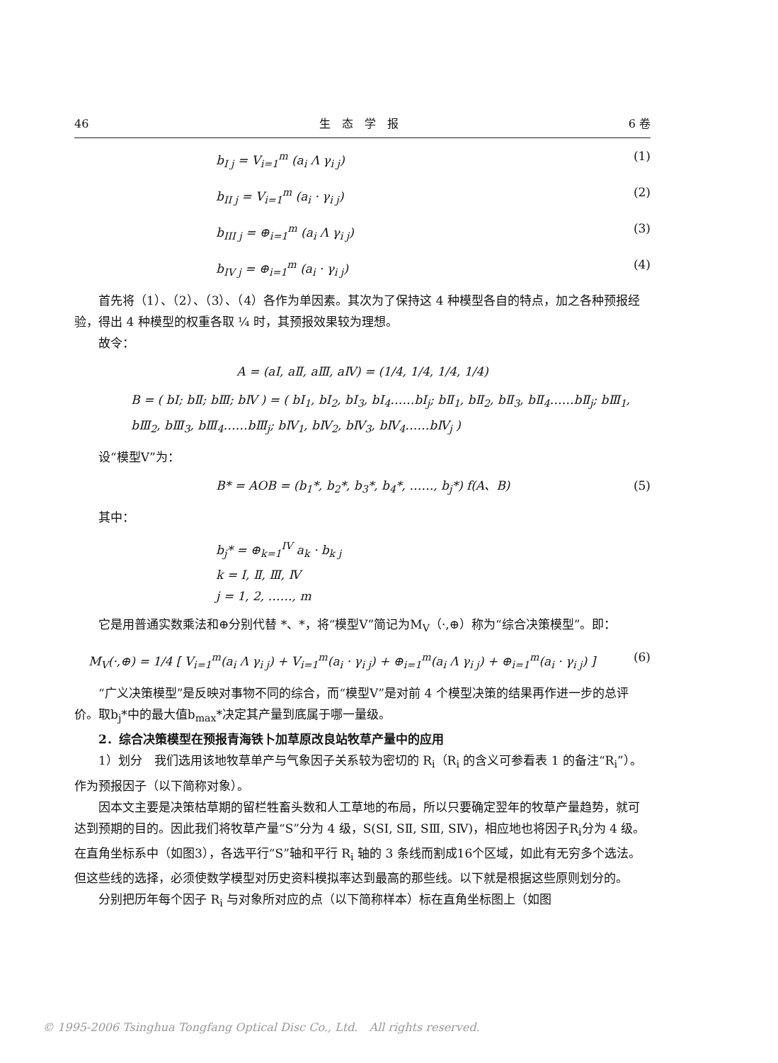46 生　态　学　报 6 卷
b<sub>I j</sub> = V<sub>i=1</sub><sup>m</sup> (a<sub>i</sub> Λ γ<sub>i j</sub>) (1)
b<sub>II j</sub> = V<sub>i=1</sub><sup>m</sup> (a<sub>i</sub> · γ<sub>i j</sub>) (2)
b<sub>III j</sub> = ⊕<sub>i=1</sub><sup>m</sup> (a<sub>i</sub> Λ γ<sub>i j</sub>) (3)
b<sub>IV j</sub> = ⊕<sub>i=1</sub><sup>m</sup> (a<sub>i</sub> · γ<sub>i j</sub>) (4)
首先将（1）、（2）、（3）、（4）各作为单因素。其次为了保持这 4 种模型各自的特点，加之各种预报经验，得出 4 种模型的权重各取 ¼ 时，其预报效果较为理想。
故令：
A = (aⅠ, aⅡ, aⅢ, aⅣ) = (1/4, 1/4, 1/4, 1/4)
B = ( bⅠ; bⅡ; bⅢ; bⅣ ) = ( bⅠ<sub>1</sub>, bⅠ<sub>2</sub>, bⅠ<sub>3</sub>, bⅠ<sub>4</sub>……bⅠ<sub>j</sub>; bⅡ<sub>1</sub>, bⅡ<sub>2</sub>, bⅡ<sub>3</sub>, bⅡ<sub>4</sub>……bⅡ<sub>j</sub>; bⅢ<sub>1</sub>, bⅢ<sub>2</sub>, bⅢ<sub>3</sub>, bⅢ<sub>4</sub>……bⅢ<sub>j</sub>; bⅣ<sub>1</sub>, bⅣ<sub>2</sub>, bⅣ<sub>3</sub>, bⅣ<sub>4</sub>……bⅣ<sub>j</sub> )
设“模型Ⅴ”为：
B* = AOB = (b<sub>1</sub>*, b<sub>2</sub>*, b<sub>3</sub>*, b<sub>4</sub>*, ……, b<sub>j</sub>*) f(A、B) (5)
其中：
b<sub>j</sub>* = ⊕<sub>k=1</sub><sup>IV</sup> a<sub>k</sub> · b<sub>k j</sub>
k = Ⅰ, Ⅱ, Ⅲ, Ⅳ
j = 1, 2, ……, m
它是用普通实数乘法和⊕分别代替 *、*，将“模型Ⅴ”简记为M<sub>Ⅴ</sub>（·,⊕）称为“综合决策模型”。即：
M<sub>Ⅴ</sub>(·,⊕) = 1/4 [ V<sub>i=1</sub><sup>m</sup>(a<sub>i</sub> Λ γ<sub>i j</sub>) + V<sub>i=1</sub><sup>m</sup>(a<sub>i</sub> · γ<sub>i j</sub>) + ⊕<sub>i=1</sub><sup>m</sup>(a<sub>i</sub> Λ γ<sub>i j</sub>) + ⊕<sub>i=1</sub><sup>m</sup>(a<sub>i</sub> · γ<sub>i j</sub>) ] (6)
“广义决策模型”是反映对事物不同的综合，而“模型Ⅴ”是对前 4 个模型决策的结果再作进一步的总评价。取b<sub>j</sub>*中的最大值b<sub>max</sub>*决定其产量到底属于哪一量级。
2．综合决策模型在预报青海铁卜加草原改良站牧草产量中的应用
1）划分　我们选用该地牧草单产与气象因子关系较为密切的 R<sub>i</sub>（R<sub>i</sub> 的含义可参看表 1 的备注“R<sub>i</sub>”）。作为预报因子（以下简称对象）。
因本文主要是决策枯草期的留栏牲畜头数和人工草地的布局，所以只要确定翌年的牧草产量趋势，就可达到预期的目的。因此我们将牧草产量“S”分为 4 级，S(SⅠ, SⅡ, SⅢ, SⅣ)，相应地也将因子R<sub>i</sub>分为 4 级。在直角坐标系中（如图3），各选平行“S”轴和平行 R<sub>i</sub> 轴的 3 条线而割成16个区域，如此有无穷多个选法。但这些线的选择，必须使数学模型对历史资料模拟率达到最高的那些线。以下就是根据这些原则划分的。
分别把历年每个因子 R<sub>i</sub> 与对象所对应的点（以下简称样本）标在直角坐标图上（如图
© 1995-2006 Tsinghua Tongfang Optical Disc Co., Ltd.　All rights reserved.